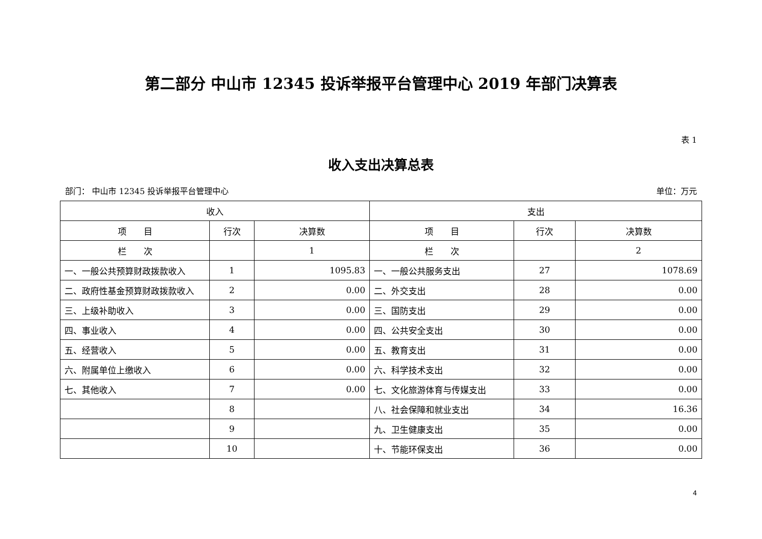第二部分 中山市 12345 投诉举报平台管理中心 2019 年部门决算表
表 1
收入支出决算总表
部门： 中山市 12345 投诉举报平台管理中心 单位：万元
| 收入 | | | 支出 | | |
| --- | --- | --- | --- | --- | --- |
| 项 目 | 行次 | 决算数 | 项 目 | 行次 | 决算数 |
| 栏 次 | | 1 | 栏 次 | | 2 |
| 一、一般公共预算财政拨款收入 | 1 | 1095.83 | 一、一般公共服务支出 | 27 | 1078.69 |
| 二、政府性基金预算财政拨款收入 | 2 | 0.00 | 二、外交支出 | 28 | 0.00 |
| 三、上级补助收入 | 3 | 0.00 | 三、国防支出 | 29 | 0.00 |
| 四、事业收入 | 4 | 0.00 | 四、公共安全支出 | 30 | 0.00 |
| 五、经营收入 | 5 | 0.00 | 五、教育支出 | 31 | 0.00 |
| 六、附属单位上缴收入 | 6 | 0.00 | 六、科学技术支出 | 32 | 0.00 |
| 七、其他收入 | 7 | 0.00 | 七、文化旅游体育与传媒支出 | 33 | 0.00 |
| | 8 | | 八、社会保障和就业支出 | 34 | 16.36 |
| | 9 | | 九、卫生健康支出 | 35 | 0.00 |
| | 10 | | 十、节能环保支出 | 36 | 0.00 |
4